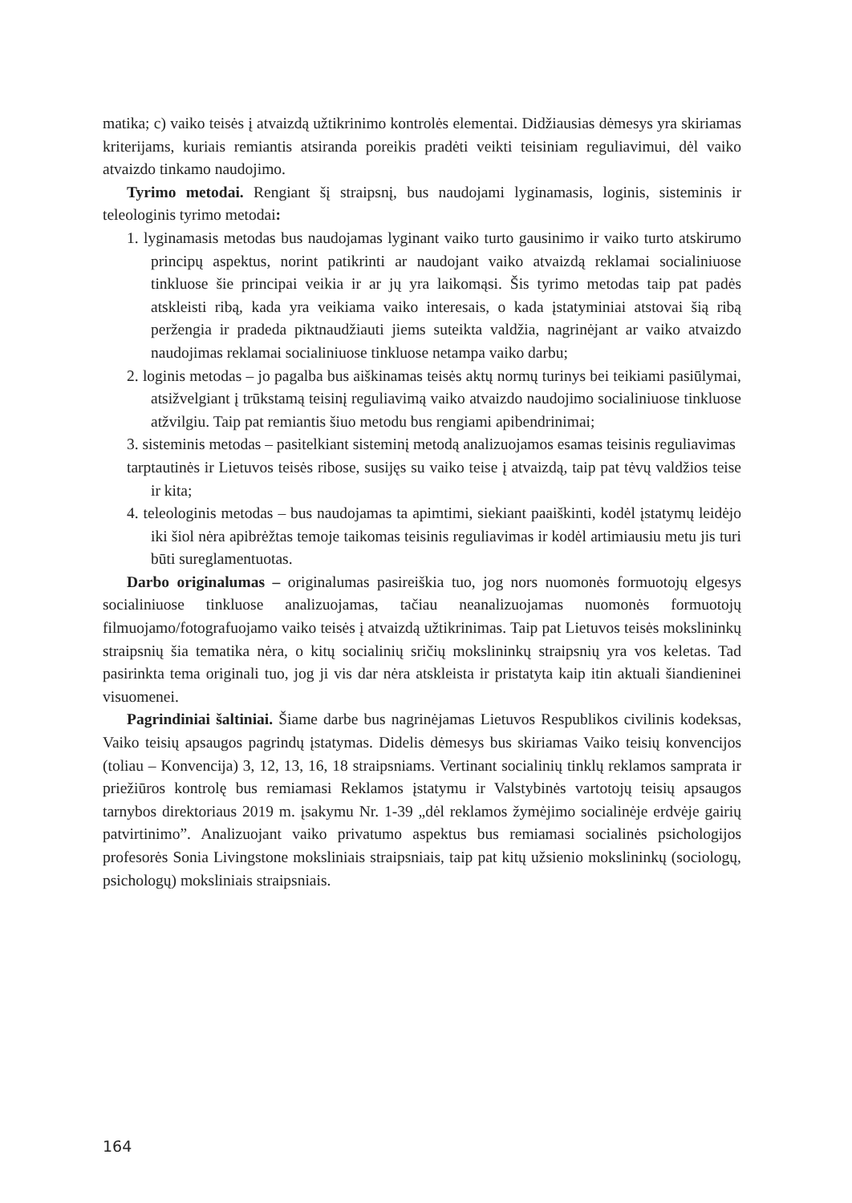matika; c) vaiko teisės į atvaizdą užtikrinimo kontrolės elementai. Didžiausias dėmesys yra skiriamas kriterijams, kuriais remiantis atsiranda poreikis pradėti veikti teisiniam reguliavimui, dėl vaiko atvaizdo tinkamo naudojimo.
Tyrimo metodai. Rengiant šį straipsnį, bus naudojami lyginamasis, loginis, sisteminis ir teleologinis tyrimo metodai:
1. lyginamasis metodas bus naudojamas lyginant vaiko turto gausinimo ir vaiko turto atskirumo principų aspektus, norint patikrinti ar naudojant vaiko atvaizdą reklamai socialiniuose tinkluose šie principai veikia ir ar jų yra laikomąsi. Šis tyrimo metodas taip pat padės atskleisti ribą, kada yra veikiama vaiko interesais, o kada įstatyminiai atstovai šią ribą peržengia ir pradeda piktnaudžiauti jiems suteikta valdžia, nagrinėjant ar vaiko atvaizdo naudojimas reklamai socialiniuose tinkluose netampa vaiko darbu;
2. loginis metodas – jo pagalba bus aiškinamas teisės aktų normų turinys bei teikiami pasiūlymai, atsižvelgiant į trūkstamą teisinį reguliavimą vaiko atvaizdo naudojimo socialiniuose tinkluose atžvilgiu. Taip pat remiantis šiuo metodu bus rengiami apibendrinimai;
3. sisteminis metodas – pasitelkiant sisteminį metodą analizuojamos esamas teisinis reguliavimas
tarptautinės ir Lietuvos teisės ribose, susijęs su vaiko teise į atvaizdą, taip pat tėvų valdžios teise ir kita;
4. teleologinis metodas – bus naudojamas ta apimtimi, siekiant paaiškinti, kodėl įstatymų leidėjo iki šiol nėra apibrėžtas temoje taikomas teisinis reguliavimas ir kodėl artimiausiu metu jis turi būti sureglamentuotas.
Darbo originalumas – originalumas pasireiškia tuo, jog nors nuomonės formuotojų elgesys socialiniuose tinkluose analizuojamas, tačiau neanalizuojamas nuomonės formuotojų filmuojamo/fotografuojamo vaiko teisės į atvaizdą užtikrinimas. Taip pat Lietuvos teisės mokslininkų straipsnių šia tematika nėra, o kitų socialinių sričių mokslininkų straipsnių yra vos keletas. Tad pasirinkta tema originali tuo, jog ji vis dar nėra atskleista ir pristatyta kaip itin aktuali šiandieninei visuomenei.
Pagrindiniai šaltiniai. Šiame darbe bus nagrinėjamas Lietuvos Respublikos civilinis kodeksas, Vaiko teisių apsaugos pagrindų įstatymas. Didelis dėmesys bus skiriamas Vaiko teisių konvencijos (toliau – Konvencija) 3, 12, 13, 16, 18 straipsniams. Vertinant socialinių tinklų reklamos samprata ir priežiūros kontrolę bus remiamasi Reklamos įstatymu ir Valstybinės vartotojų teisių apsaugos tarnybos direktoriaus 2019 m. įsakymu Nr. 1-39 „dėl reklamos žymėjimo socialinėje erdvėje gairių patvirtinimo”. Analizuojant vaiko privatumo aspektus bus remiamasi socialinės psichologijos profesorės Sonia Livingstone moksliniais straipsniais, taip pat kitų užsienio mokslininkų (sociologų, psichologų) moksliniais straipsniais.
164